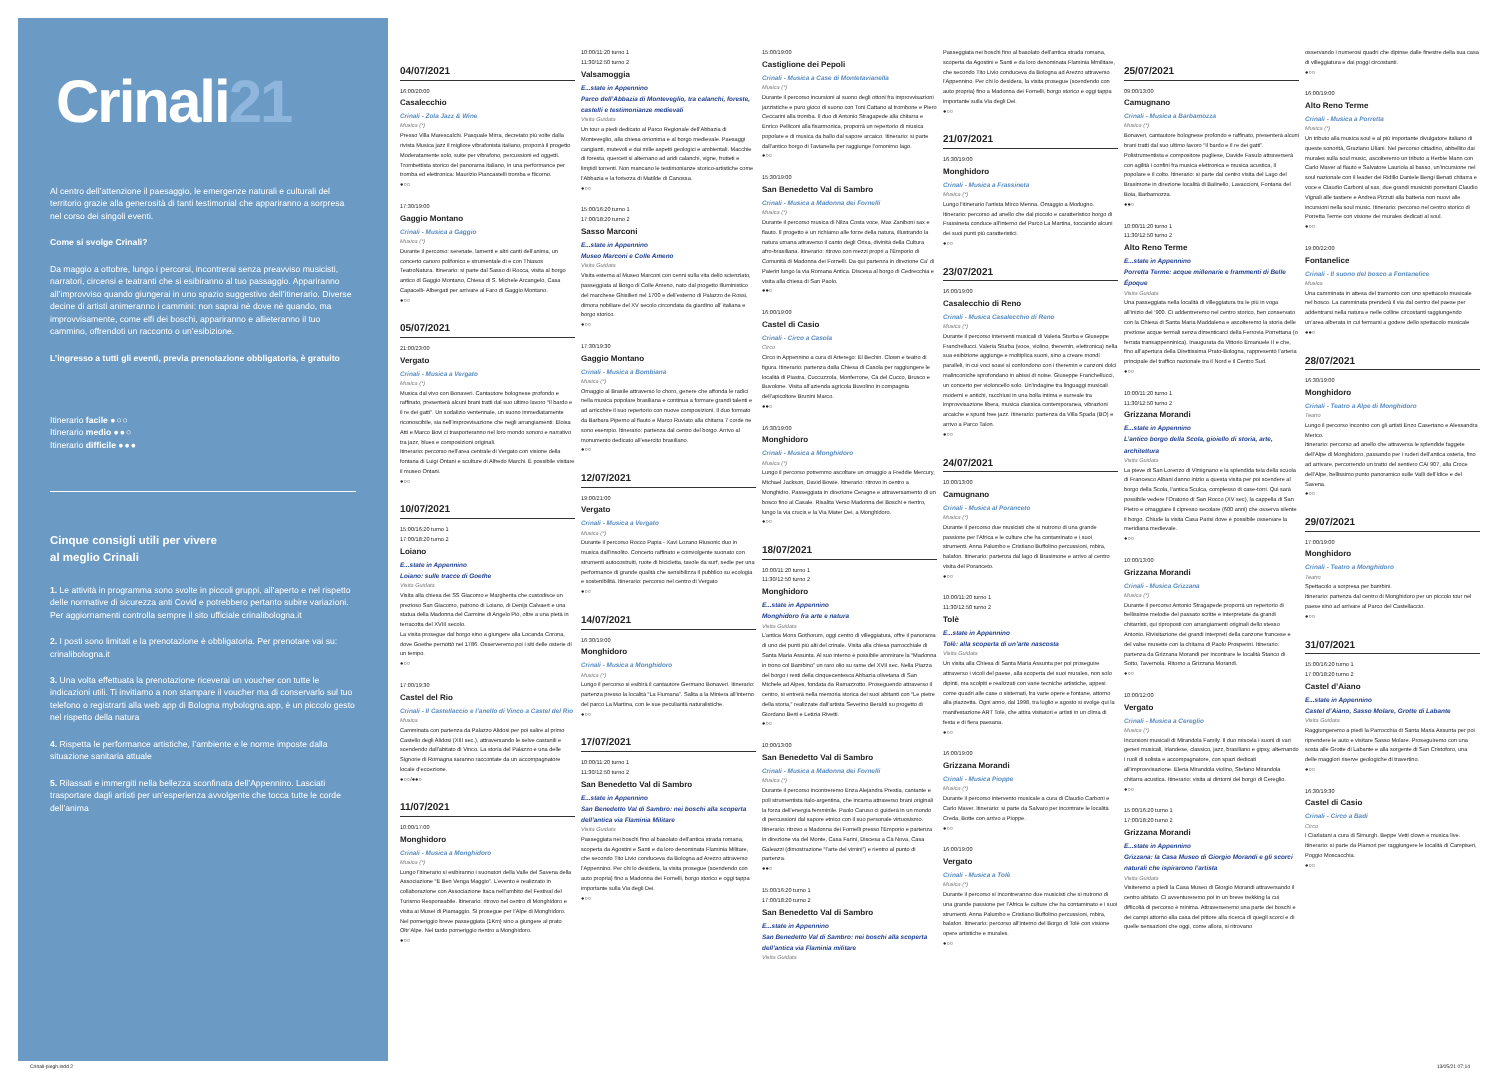Crinali21
Al centro dell’attenzione il paesaggio, le emergenze naturali e culturali del territorio grazie alla generosità di tanti testimonial che appariranno a sorpresa nel corso dei singoli eventi.
Come si svolge Crinali?
Da maggio a ottobre, lungo i percorsi, incontrerai senza preavviso musicisti, narratori, circensi e teatranti che si esibiranno al tuo passaggio. Appariranno all’improvviso quando giungerai in uno spazio suggestivo dell’itinerario. Diverse decine di artisti animeranno i cammini: non saprai nè dove nè quando, ma improvvisamente, come elfi dei boschi, appariranno e allieteranno il tuo cammino, offrendoti un racconto o un’esibizione.
L’ingresso a tutti gli eventi, previa prenotazione obbligatoria, è gratuito
Itinerario facile ●○○
Itinerario medio ●●○
Itinerario difficile ●●●
Cinque consigli utili per vivere
al meglio Crinali
1. Le attività in programma sono svolte in piccoli gruppi, all’aperto e nel rispetto delle normative di sicurezza anti Covid e potrebbero pertanto subire variazioni. Per aggiornamenti controlla sempre il sito ufficiale crinalibologna.it
2. I posti sono limitati e la prenotazione è obbligatoria. Per prenotare vai su: crinalibologna.it
3. Una volta effettuata la prenotazione riceverai un voucher con tutte le indicazioni utili. Ti invitiamo a non stampare il voucher ma di conservarlo sul tuo telefono o registrarti alla web app di Bologna mybologna.app, è un piccolo gesto nel rispetto della natura
4. Rispetta le performance artistiche, l’ambiente e le norme imposte dalla situazione sanitaria attuale
5. Rilassati e immergiti nella bellezza sconfinata dell’Appennino. Lasciati trasportare dagli artisti per un’esperienza avvolgente che tocca tutte le corde dell’anima
04/07/2021
16:00/20:00
Casalecchio
Crinali - Zola Jazz & Wine
Musica (*)
Presso Villa Marescalchi. Pasquale Mirra, decretato più volte dalla rivista Musica jazz il migliore vibrafonista italiano, proporrà il progetto Moderatamente solo, suite per vibrafono, percussioni ed oggetti. Trombettista storico del panorama italiano, in una performance per tromba ed elettronica: Maurizio Piancastelli tromba e flicorno.
●○○
17:30/19:00
Gaggio Montano
Crinali - Musica a Gaggio
Musica (*)
Durante il percorso: serenate, lamenti e altri canti dell’anima, un concerto canoro polifonico e strumentale di e con Thiasos TeatroNatura. Itinerario: si parte dal Sasso di Rocca, visita al borgo antico di Gaggio Montano, Chiesa di S. Michele Arcangelo, Casa Capacelli- Albergati per arrivare al Faro di Gaggio Montano.
●○○
05/07/2021
21:00/23:00
Vergato
Crinali - Musica a Vergato
Musica (*)
Musica dal vivo con Bonaveri. Cantautore bolognese profondo e raffinato, presenterà alcuni brani tratti dal suo ultimo lavoro “Il bardo e il re dei gatti”. Un sodalizio ventennale, un suono immediatamente riconoscibile, sia nell’improvvisazione che negli arrangiamenti: Eloisa Atti e Marco Bovi ci trasporteranno nel loro mondo sonoro e narrativo tra jazz, blues e composizioni originali.
Itinerario: percorso nell’area centrale di Vergato con visione della fontana di Luigi Ontani e sculture di Alfredo Marchi. È possibile visitare il museo Ontani.
●○○
10/07/2021
15:00/16:20 turno 1
17:00/18:20 turno 2
Loiano
E...state in Appennino
Loiano: sulle tracce di Goethe
Visita Guidata
Visita alla chiesa dei SS Giacomo e Margherita che custodisce un prezioso San Giacomo, patrono di Loiano, di Denijs Calvaert e una statua della Madonna del Carmine di Angelo Piò, oltre a una pietà in terracotta del XVIII secolo.
La visita prosegue dal borgo sino a giungere alla Locanda Corona, dove Goethe pernottò nel 1786. Osserveremo poi i siti delle osterie di un tempo.
●○○
17:00/19:30
Castel del Rio
Crinali - Il Castellaccio e l’anello di Vinco a Castel del Rio
Musica
Camminata con partenza da Palazzo Alidosi per poi salire al primo Castello degli Alidosi (XIII sec.), attraversando le selve castanili e scendendo dall’abitato di Vinco. La storia del Palazzo e una delle Signorie di Romagna saranno raccontate da un accompagnatore locale d’eccezione.
●○○/●●○
11/07/2021
10:00/17:00
Monghidoro
Crinali - Musica a Monghidoro
Musica (*)
Lungo l’itinerario si esibiranno i suonatori della Valle del Savena della Associazione “E Ben Venga Maggio”. L’evento è realizzato in collaborazione con Associazione Itaca nell’ambito del Festival del Turismo Responsabile. Itinerario: ritrovo nel centro di Monghidoro e visita ai Musei di Piamaggio. Si prosegue per l’Alpe di Monghidoro. Nel pomeriggio breve passeggiata (1Km) sino a giungere al prato Oltr’Alpe. Nel tardo pomeriggio rientro a Monghidoro.
●○○
10:00/11:20 turno 1
11:30/12:50 turno 2
Valsamoggia
E...state in Appennino
Parco dell’Abbazia di Monteveglio, tra calanchi, foreste, castelli e testimonianze medievali
Visita Guidata
Un tour a piedi dedicato al Parco Regionale dell’Abbazia di Monteveglio, alla chiesa omonima e al borgo medievale. Paesaggi cangianti, mutevoli e dai mille aspetti geologici e ambientali. Macchie di foresta, querceti si alternano ad aridi calanchi, vigne, frutteti e limpidi torrenti. Non mancano le testimonianze storico-artistiche come l’Abbazia e la fortezza di Matilde di Canossa.
●○○
15:00/16:20 turno 1
17:00/18:20 turno 2
Sasso Marconi
E...state in Appennino
Museo Marconi e Colle Ameno
Visita Guidata
Visita esterna al Museo Marconi con cenni sulla vita dello scienziato, passeggiata al Borgo di Colle Ameno, nato dal progetto illuministico del marchese Ghisilieri nel 1700 e dell’esterno di Palazzo de Rossi, dimora nobiliare del XV secolo circondata da giardino all’ italiana e borgo storico.
●○○
17:30/19:30
Gaggio Montano
Crinali - Musica a Bombiana
Musica (*)
Omaggio al Brasile attraverso lo choro, genere che affonda le radici nella musica popolare brasiliana e continua a formare grandi talenti e ad arricchire il suo repertorio con nuove composizioni. Il duo formato da Barbara Piperno al flauto e Marco Ruviato alla chitarra 7 corde ne sono esempio. Itinerario: partenza dal centro del borgo. Arrivo al monumento dedicato all’esercito brasiliano.
●○○
12/07/2021
19:00/21:00
Vergato
Crinali - Musica a Vergato
Musica (*)
Durante il percorso Rocco Papia - Xavi Lozano Riusonic duo in musica dall’insolito. Concerto raffinato e coinvolgente suonato con strumenti autocostruiti, ruote di bicicletta, tavole da surf, sedie per una performance di grande qualità che sensibilizza il pubblico su ecologia e sostenibilità. Itinerario: percorso nel centro di Vergato
●○○
14/07/2021
16:30/19:00
Monghidoro
Crinali - Musica a Monghidoro
Musica (*)
Lungo il percorso si esibirà il cantautore Germano Bonaveri. Itinerario: partenza presso la località “La Fiumana”. Salita a la Miniera all’interno del parco La Martina, con le sue peculiarità naturalistiche.
●○○
17/07/2021
10:00/11:20 turno 1
11:30/12:50 turno 2
San Benedetto Val di Sambro
E...state in Appennino
San Benedetto Val di Sambro: nei boschi alla scoperta dell’antica via Flaminia Militare
Visita Guidata
Passeggiata nei boschi fino al basolato dell’antica strada romana, scoperta da Agostini e Santi e da loro denominata Flaminia Militare, che secondo Tito Livio conduceva da Bologna ad Arezzo attraverso l’Appennino. Per chi lo desidera, la visita prosegue (scendendo con auto propria) fino a Madonna dei Fornelli, borgo storico e oggi tappa importante sulla Via degli Dei.
●○○
15:00/19:00
Castiglione dei Pepoli
Crinali - Musica a Case di Montetavianella
Musica (*)
Durante il percorso incursioni al suono degli ottoni fra improvvisazioni jazzistiche e puro gioco di suono con Toni Cattano al trombone e Piero Ceccarini alla tromba. Il duo di Antonio Stragapede alla chitarra e Enrico Pelliconi alla fisarmonica, proporrà un repertorio di musica popolare e di musica da ballo dal sapore arcaico. Itinerario: si parte dall’antico borgo di Tavianella per raggiunge l’omonimo lago.
●○○
15:30/19:00
San Benedetto Val di Sambro
Crinali - Musica a Madonna dei Fornelli
Musica (*)
Durante il percorso musica di Nilza Costa voce, Max Zaniboni sax e flauto. Il progetto è un richiamo alle forze della natura, illustrando la natura umana attraverso il canto degli Orixa, divinità della Cultura afro-brasiliana. Itinerario: ritrovo con mezzi propri a l’Emporio di Comunità di Madonna dei Fornelli. Da qui partenza in direzione Ca’ di Paierin lungo la via Romana Antica. Discesa al borgo di Cedrecchia e visita alla chiesa di San Paolo.
●●○
16:00/19:00
Castel di Casio
Crinali - Circo a Casola
Circo
Circo in Appennino a cura di Arterego: El Bechin. Clown e teatro di figura. Itinerario: partenza dalla Chiesa di Casola per raggiungere le località di Piastra, Cuccuzzola, Monferrone, Cà del Cucco, Brusco e Buvolone. Visita all’azienda agricola Buvolino in compagnia dell’apicoltore Brunini Marco.
●●○
16:30/19:00
Monghidoro
Crinali - Musica a Monghidoro
Musica (*)
Lungo il percorso potremmo ascoltare un omaggio a Freddie Mercury, Michael Jackson, David Bowie. Itinerario: ritrovo in centro a Monghidro. Passeggiata in direzione Ceragne e attraversamento di un bosco fino al Casale. Risalita Verso Madonna dei Boschi e rientro, lungo la via crucis e la Via Mater Dei, a Monghidoro.
●○○
18/07/2021
10:00/11:20 turno 1
11:30/12:50 turno 2
Monghidoro
E...state in Appennino
Monghidoro fra arte e natura
Visita Guidata
L’antica Mons Gothorum, oggi centro di villeggiatura, offre il panorama di uno dei punti più alti del crinale. Visita alla chiesa parrocchiale di Santa Maria Assunta. Al suo interno è possibile ammirare la “Madonna in trono col Bambino” un raro olio su rame del XVII sec. Nella Piazza del borgo i resti della cinquecentesca Abbazia olivetana di San Michele ad Alpes, fondata da Ramazzotto. Proseguendo attraverso il centro, si entrerà nella memoria storica dei suoi abitanti con “Le pietre della storia,” realizzate dall’artista Severino Beraldi su progetto di Giordano Berti e Letizia Rivetti.
●○○
10:00/13:00
San Benedetto Val di Sambro
Crinali - Musica a Madonna dei Fornelli
Musica (*)
Durante il percorso incontreremo Enza Alejandra Prestia, cantante e poli strumentista italo-argentina, che incarna attraverso brani originali la forza dell’energia femminile. Paolo Caruso ci guiderà in un mondo di percussioni dal sapore etnico con il suo personale virtuosismo. Itinerario: ritrovo a Madonna dei Fornelli presso l’Emporio e partenza in direzione via del Monte, Casa Farini, Discesa a Cà Nova, Casa Galeazzi (dimostrazione “l’arte del vimini”) e rientro al punto di partenza.
●●○
15:00/16:20 turno 1
17:00/18:20 turno 2
San Benedetto Val di Sambro
E...state in Appennino
San Benedetto Val di Sambro: nei boschi alla scoperta dell’antica via Flaminia militare
Visita Guidata
Passeggiata nei boschi fino al basolato dell’antica strada romana, scoperta da Agostini e Santi e da loro denominata Flaminia Mmilitare, che secondo Tito Livio conduceva da Bologna ad Arezzo attraverso l’Appennino. Per chi lo desidera, la visita prosegue (scendendo con auto propria) fino a Madonna dei Fornelli, borgo storico e oggi tappa importante sulla Via degli Dei.
●○○
21/07/2021
16:30/19:00
Monghidoro
Crinali - Musica a Frassineta
Musica (*)
Lungo l’itinerario l’artista Mirco Menna. Omaggio a Modugno. Itinerario: percorso ad anello che dal piccolo e caratteristico borgo di Frassineta conduce all’interno del Parco La Martina, toccando alcuni dei suoi punti più caratteristici.
●○○
23/07/2021
16:00/19:00
Casalecchio di Reno
Crinali - Musica Casalecchio di Reno
Musica (*)
Durante il percorso interventi musicali di Valeria Sturba e Giuseppe Franchellucci. Valeria Sturba (voce, violino, theremin, elettronica) nella sua esibizione aggiunge e moltiplica suoni, sino a creare mondi paralleli, in cui voci soavi si confondono con i theremin e canzoni dolci malinconiche sprofondano in abissi di noise. Giuseppe Franchellucci, un concerto per violoncello solo. Un’indagine tra linguaggi musicali moderni e antichi, racchiusi in una bolla intima e surreale tra improvvisazione libera, musica classica contemporanea, vibrazioni arcaiche e spunti free jazz. Itinerario: partenza da Villa Spada (BO) e arrivo a Parco Talon.
●○○
24/07/2021
10:00/13:00
Camugnano
Crinali - Musica al Poranceto
Musica (*)
Durante il percorso due musicisti che si nutrono di una grande passione per l’Africa e le culture che ha contaminato e i suoi strumenti. Anna Palumbo e Cristiano Buffolino percussioni, mbira, balafon. Itinerario: partenza dal lago di Brasimone e arrivo al centro visita del Poranceto.
●○○
10:00/11:20 turno 1
11:30/12:50 turno 2
Tolè
E...state in Appennino
Tolè: alla scoperta di un’arte nascosta
Visita Guidata
Un visita alla Chiesa di Santa Maria Assunta per poi proseguire attraverso i vicoli del paese, alla scoperta dei suoi murales, non solo dipinti, ma scolpiti e realizzati con varie tecniche artistiche, appesi come quadri alle case o sistemati, fra varie opere e fontane, attorno alla piazzetta. Ogni anno, dal 1998, tra luglio e agosto si svolge qui la manifestazione ART Tolè, che attira visitatori e artisti in un clima di festa e di fiera paesana.
●○○
16:00/19:00
Grizzana Morandi
Crinali - Musica Pioppe
Musica (*)
Durante il percorso intervento musicale a cura di Claudio Carboni e Carlo Maver. Itinerario: si parte da Salvaro per incontrare le località Creda, Botte con arrivo a Pioppe.
●○○
16:00/19:00
Vergato
Crinali - Musica a Tolè
Musica (*)
Durante il percorso si incontreranno due musicisti che si nutrono di una grande passione per l’Africa le culture che ha contaminato e i suoi strumenti. Anna Palumbo e Cristiano Buffolino percussioni, mbira, balafon. Itinerario: percorso all’interno del Borgo di Tolè con visione opere artistiche e murales.
●○○
25/07/2021
09:00/13:00
Camugnano
Crinali - Musica a Barbamozza
Musica (*)
Bonaveri, cantautore bolognese profondo e raffinato, presenterà alcuni brani tratti dal suo ultimo lavoro “Il bardo e il re dei gatti”. Polistrumentista e compositore pugliese, Davide Fasulo attraverserà con agilità i confini fra musica elettronica e musica acustica, il popolare e il colto. Itinerario: si parte dal centro visita del Lago del Brasimone in direzione località di Balinello, Lavaccioni, Fontana del Boia, Barbamozza.
●●○
10:00/11:20 turno 1
11:30/12:50 turno 2
Alto Reno Terme
E...state in Appennino
Porretta Terme: acque millenarie e frammenti di Belle Époque
Visita Guidata
Una passeggiata nella località di villeggiatura tra le più in voga all’inizio del ‘900. Ci addentreremo nel centro storico, ben conservato con la Chiesa di Santa Maria Maddalena e ascolteremo la storia delle preziose acque termali senza dimenticarci della Ferrovia Porrettana (o ferrata transappenninica). Inaugurata da Vittorio Emanuele II e che, fino all’apertura della Direttissima Prato-Bologna, rappresentò l’arteria principale del traffico nazionale tra il Nord e il Centro Sud.
●○○
10:00/11:20 turno 1
11:30/12:50 turno 2
Grizzana Morandi
E...state in Appennino
L’antico borgo della Scola, gioiello di storia, arte, architettura
Visita Guidata
La pieve di San Lorenzo di Vimignano e la splendida tela della scuola di Francesco Albani danno inizio a questa visita per poi scendere al borgo della Scola, l’antica Sculca, complesso di case-torri. Qui sarà possibile vedere l’Oratorio di San Rocco (XV sec), la cappella di San Pietro e omaggiare il cipresso secolare (600 anni) che osserva silente il borgo. Chiude la visita Casa Parisi dove è possibile osservare la meridiana medievale.
●○○
10:00/13:00
Grizzana Morandi
Crinali - Musica Grizzana
Musica (*)
Durante il percorso Antonio Stragapede proporrà un repertorio di bellissime melodie del passato scritte e interpretate da grandi chitarristi, qui riproposti con arrangiamenti originali dello stesso Antonio. Rivisitazione dei grandi interpreti della canzone francese e del valse musette con la chitarra di Paolo Prosperini. Itinerario: partenza da Grizzana Morandi per incontrare le località Stanco di Sotto, Tavernola. Ritorno a Grizzana Morandi.
●○○
10:00/12:00
Vergato
Crinali - Musica a Cereglio
Musica (*)
Incursioni musicali di Mirandola Family. Il duo miscela i suoni di vari generi musicali, irlandese, classico, jazz, brasiliano e gipsy, alternando i ruoli di solista e accompagnatore, con spazi dedicati all’improvvisazione. Elena Mirandola violino, Stefano Mirandola chitarra acustica. Itinerario: visita ai dintorni del borgo di Cereglio.
●○○
15:00/16:20 turno 1
17:00/18:20 turno 2
Grizzana Morandi
E...state in Appennino
Grizzana: la Casa Museo di Giorgio Morandi e gli scorci naturali che ispirarono l’artista
Visita Guidata
Visiteremo a piedi la Casa Museo di Giorgio Morandi attraversando il centro abitato. Ci avventureremo poi in un breve trekking la cui difficoltà di percorso è minima. Attraverseremo una parte dei boschi e dei campi attorno alla casa del pittore alla ricerca di quegli scorci e di quelle sensazioni che oggi, come allora, si ritrovano
osservando i numerosi quadri che dipinse dalle finestre della sua casa di villeggiatura e dai poggi circostanti.
●○○
16:00/19:00
Alto Reno Terme
Crinali - Musica a Porretta
Musica (*)
Un tributo alla musica soul e al più importante divulgatore italiano di queste sonorità, Graziano Uliani. Nel percorso cittadino, abbellito dai murales sulla soul music, ascolteremo un tributo a Herbie Mann con Carlo Maver al flauto e Salvatore Lauriola al basso, un’incursione nel soul nazionale con il leader dei Ridillo Daniele Bengi Benati chitarra e voce e Claudio Carboni al sax, due grandi musicisti porrettani Claudio Vignali alle tastiere e Andrea Pizzuti alla batteria non nuovi alle incursioni nella soul music. Itinerario: percorso nel centro storico di Porretta Terme con visione dei murales dedicati al soul.
●○○
19:00/22:00
Fontanelice
Crinali - Il suono del bosco a Fontanelice
Musica
Una camminata in attesa del tramonto con uno spettacolo musicale nel bosco. La camminata prenderà il via dal centro del paese per addentrarsi nella natura e nelle colline circostanti raggiungendo un’area alberata in cui fermarsi a godere dello spettacolo musicale
●●○
28/07/2021
16:30/19:00
Monghidoro
Crinali - Teatro a Alpe di Monghidoro
Teatro
Lungo il percorso incontro con gli artisti Enzo Casertano e Alessandra Merico.
Itinerario: percorso ad anello che attraversa le splendide faggete dell’Alpe di Monghidoro, passando per i ruderi dell’antica osteria, fino ad arrivare, percorrendo un tratto del sentiero CAI 907, alla Croce dell’Alpe, bellissimo punto panoramico sulle Valli dell’Idice e del Savena.
●○○
29/07/2021
17:00/19:00
Monghidoro
Crinali - Teatro a Monghidoro
Teatro
Spettacolo a sorpresa per bambini.
Itinerario: partenza dal centro di Monghidoro per un piccolo tour nel paese sino ad arrivare al Parco del Castellaccio.
●○○
31/07/2021
15:00/16:20 turno 1
17:00/18:20 turno 2
Castel d’Aiano
E...state in Appennino
Castel d’Aiano, Sasso Molare, Grotte di Labante
Visita Guidata
Raggiungeremo a piedi la Parrocchia di Santa Maria Assunta per poi riprendere le auto e visitare Sasso Molare. Proseguiremo con una sosta alle Grotte di Labante e alla sorgente di San Cristoforo, una delle maggiori riserve geologiche di travertino.
●○○
16:30/19:30
Castel di Casio
Crinali - Circo a Badi
Circo
I Ciarlatani a cura di Simurgh. Beppe Vetti clown e musica live. Itinerario: si parte da Piamori per raggiungere le località di Campiseri, Poggio Moscacchia.
●○○
Crinali-piegh.indd 2 13/05/21 07:14